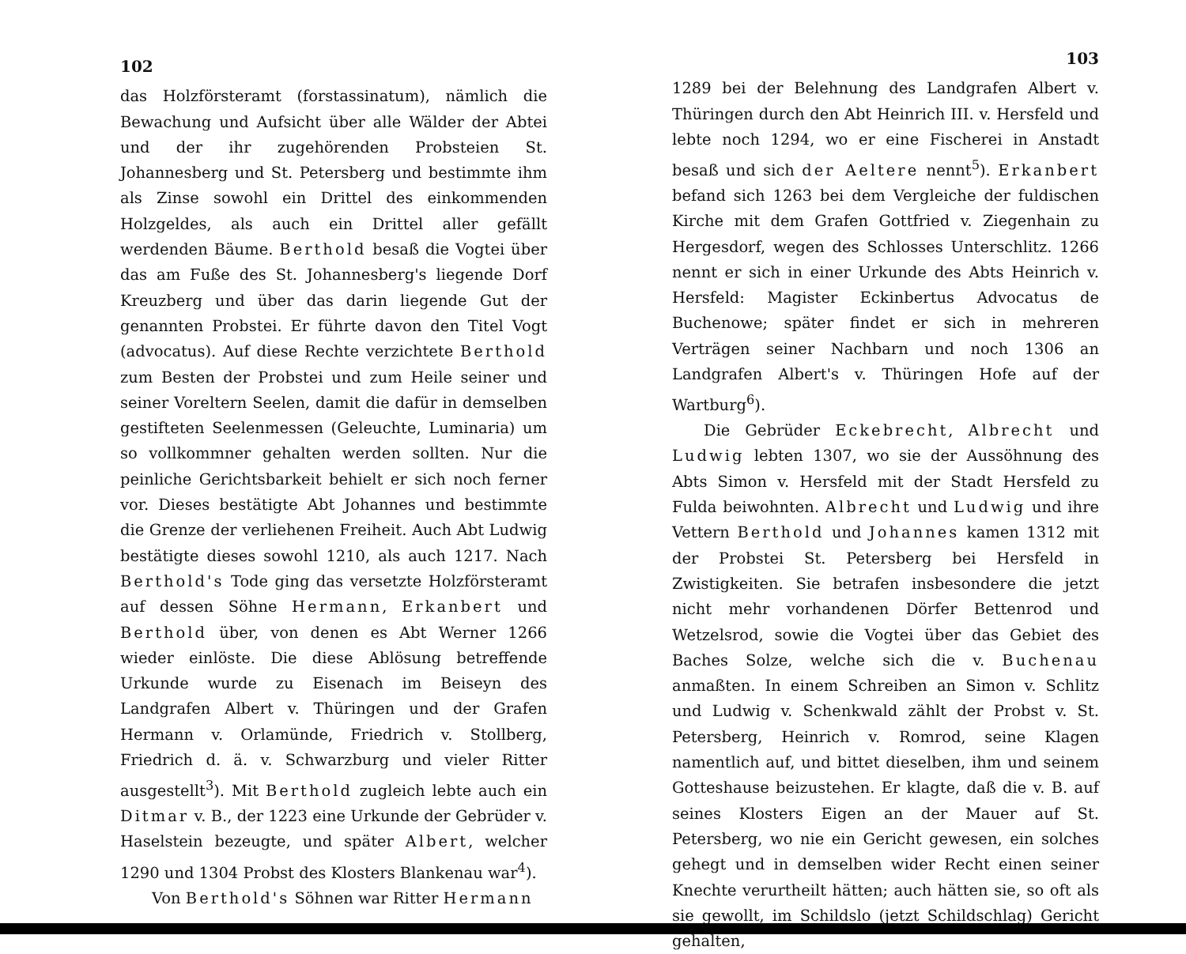102
das Holzförsteramt (forstassinatum), nämlich die Bewachung und Aufsicht über alle Wälder der Abtei und der ihr zugehörenden Probsteien St. Johannesberg und St. Petersberg und bestimmte ihm als Zinse sowohl ein Drittel des einkommenden Holzgeldes, als auch ein Drittel aller gefällt werdenden Bäume. Berthold besaß die Vogtei über das am Fuße des St. Johannesberg's liegende Dorf Kreuzberg und über das darin liegende Gut der genannten Probstei. Er führte davon den Titel Vogt (advocatus). Auf diese Rechte verzichtete Berthold zum Besten der Probstei und zum Heile seiner und seiner Voreltern Seelen, damit die dafür in demselben gestifteten Seelenmessen (Geleuchte, Luminaria) um so vollkommner gehalten werden sollten. Nur die peinliche Gerichtsbarkeit behielt er sich noch ferner vor. Dieses bestätigte Abt Johannes und bestimmte die Grenze der verliehenen Freiheit. Auch Abt Ludwig bestätigte dieses sowohl 1210, als auch 1217. Nach Berthold's Tode ging das versetzte Holzförsteramt auf dessen Söhne Hermann, Erkanbert und Berthold über, von denen es Abt Werner 1266 wieder einlöste. Die diese Ablösung betreffende Urkunde wurde zu Eisenach im Beiseyn des Landgrafen Albert v. Thüringen und der Grafen Hermann v. Orlamünde, Friedrich v. Stollberg, Friedrich d. ä. v. Schwarzburg und vieler Ritter ausgestellt<sup>3</sup>). Mit Berthold zugleich lebte auch ein Ditmar v. B., der 1223 eine Urkunde der Gebrüder v. Haselstein bezeugte, und später Albert, welcher 1290 und 1304 Probst des Klosters Blankenau war<sup>4</sup>).
Von Berthold's Söhnen war Ritter Hermann
103
1289 bei der Belehnung des Landgrafen Albert v. Thüringen durch den Abt Heinrich III. v. Hersfeld und lebte noch 1294, wo er eine Fischerei in Anstadt besaß und sich der Aeltere nennt<sup>5</sup>). Erkanbert befand sich 1263 bei dem Vergleiche der fuldischen Kirche mit dem Grafen Gottfried v. Ziegenhain zu Hergesdorf, wegen des Schlosses Unterschlitz. 1266 nennt er sich in einer Urkunde des Abts Heinrich v. Hersfeld: Magister Eckinbertus Advocatus de Buchenowe; später findet er sich in mehreren Verträgen seiner Nachbarn und noch 1306 an Landgrafen Albert's v. Thüringen Hofe auf der Wartburg<sup>6</sup>).
Die Gebrüder Eckebrecht, Albrecht und Ludwig lebten 1307, wo sie der Aussöhnung des Abts Simon v. Hersfeld mit der Stadt Hersfeld zu Fulda beiwohnten. Albrecht und Ludwig und ihre Vettern Berthold und Johannes kamen 1312 mit der Probstei St. Petersberg bei Hersfeld in Zwistigkeiten. Sie betrafen insbesondere die jetzt nicht mehr vorhandenen Dörfer Bettenrod und Wetzelsrod, sowie die Vogtei über das Gebiet des Baches Solze, welche sich die v. Buchenau anmaßten. In einem Schreiben an Simon v. Schlitz und Ludwig v. Schenkwald zählt der Probst v. St. Petersberg, Heinrich v. Romrod, seine Klagen namentlich auf, und bittet dieselben, ihm und seinem Gotteshause beizustehen. Er klagte, daß die v. B. auf seines Klosters Eigen an der Mauer auf St. Petersberg, wo nie ein Gericht gewesen, ein solches gehegt und in demselben wider Recht einen seiner Knechte verurtheilt hätten; auch hätten sie, so oft als sie gewollt, im Schildslo (jetzt Schildschlag) Gericht gehalten,